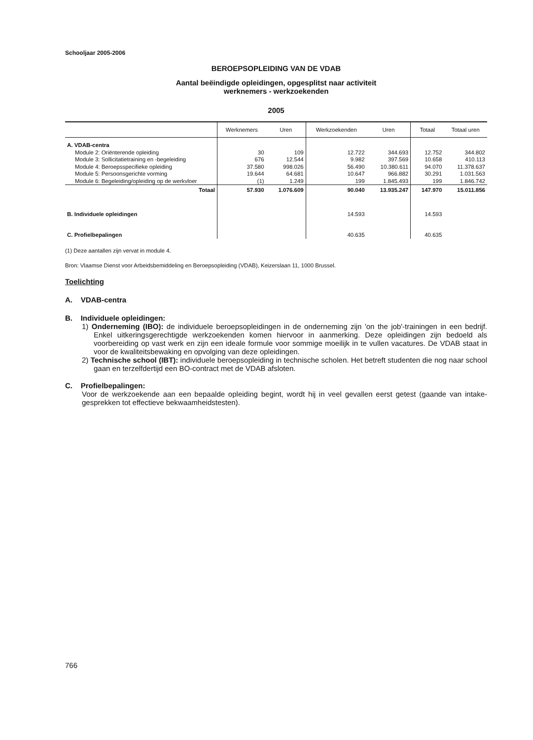Schooljaar 2005-2006
BEROEPSOPLEIDING VAN DE VDAB
Aantal beëindigde opleidingen, opgesplitst naar activiteit
werknemers - werkzoekenden
2005
| | Werknemers | Uren | Werkzoekenden | Uren | Totaal | Totaal uren |
| --- | --- | --- | --- | --- | --- | --- |
| A. VDAB-centra | | | | | | |
| Module 2: Oriënterende opleiding | 30 | 109 | 12.722 | 344.693 | 12.752 | 344.802 |
| Module 3: Sollicitatietraining en -begeleiding | 676 | 12.544 | 9.982 | 397.569 | 10.658 | 410.113 |
| Module 4: Beroepsspecifieke opleiding | 37.580 | 998.026 | 56.490 | 10.380.611 | 94.070 | 11.378.637 |
| Module 5: Persoonsgerichte vorming | 19.644 | 64.681 | 10.647 | 966.882 | 30.291 | 1.031.563 |
| Module 6: Begeleiding/opleiding op de werkvloer | (1) | 1.249 | 199 | 1.845.493 | 199 | 1.846.742 |
| Totaal | 57.930 | 1.076.609 | 90.040 | 13.935.247 | 147.970 | 15.011.856 |
| B. Individuele opleidingen | | | 14.593 | | 14.593 | |
| C. Profielbepalingen | | | 40.635 | | 40.635 | |
(1) Deze aantallen zijn vervat in module 4.
Bron: Vlaamse Dienst voor Arbeidsbemiddeling en Beroepsopleiding (VDAB), Keizerslaan 11, 1000 Brussel.
Toelichting
A. VDAB-centra
B. Individuele opleidingen:
1) Onderneming (IBO): de individuele beroepsopleidingen in de onderneming zijn 'on the job'-trainingen in een bedrijf. Enkel uitkeringsgerechtigde werkzoekenden komen hiervoor in aanmerking. Deze opleidingen zijn bedoeld als voorbereiding op vast werk en zijn een ideale formule voor sommige moeilijk in te vullen vacatures. De VDAB staat in voor de kwaliteitsbewaking en opvolging van deze opleidingen.
2) Technische school (IBT): individuele beroepsopleiding in technische scholen. Het betreft studenten die nog naar school gaan en terzelfdertijd een BO-contract met de VDAB afsloten.
C. Profielbepalingen:
Voor de werkzoekende aan een bepaalde opleiding begint, wordt hij in veel gevallen eerst getest (gaande van intake-gesprekken tot effectieve bekwaamheidstesten).
766